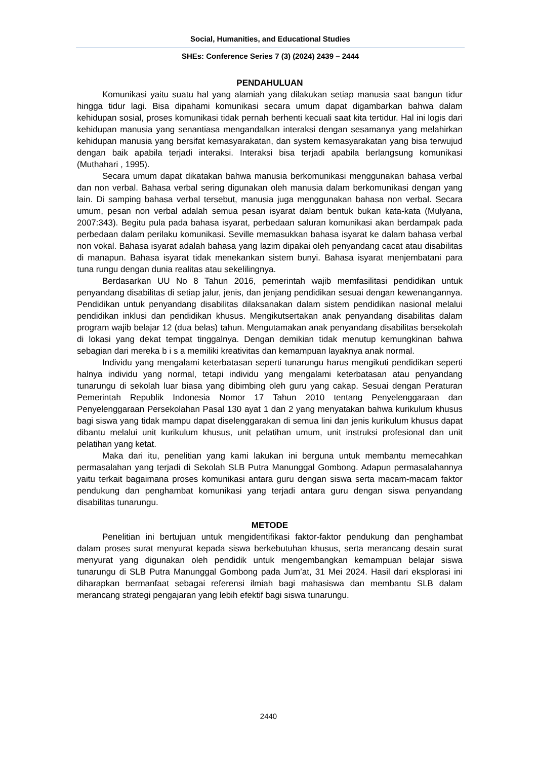Social, Humanities, and Educational Studies
SHEs: Conference Series 7 (3) (2024) 2439 – 2444
PENDAHULUAN
Komunikasi yaitu suatu hal yang alamiah yang dilakukan setiap manusia saat bangun tidur hingga tidur lagi. Bisa dipahami komunikasi secara umum dapat digambarkan bahwa dalam kehidupan sosial, proses komunikasi tidak pernah berhenti kecuali saat kita tertidur. Hal ini logis dari kehidupan manusia yang senantiasa mengandalkan interaksi dengan sesamanya yang melahirkan kehidupan manusia yang bersifat kemasyarakatan, dan system kemasyarakatan yang bisa terwujud dengan baik apabila terjadi interaksi. Interaksi bisa terjadi apabila berlangsung komunikasi (Muthahari , 1995).
Secara umum dapat dikatakan bahwa manusia berkomunikasi menggunakan bahasa verbal dan non verbal. Bahasa verbal sering digunakan oleh manusia dalam berkomunikasi dengan yang lain. Di samping bahasa verbal tersebut, manusia juga menggunakan bahasa non verbal. Secara umum, pesan non verbal adalah semua pesan isyarat dalam bentuk bukan kata-kata (Mulyana, 2007:343). Begitu pula pada bahasa isyarat, perbedaan saluran komunikasi akan berdampak pada perbedaan dalam perilaku komunikasi. Seville memasukkan bahasa isyarat ke dalam bahasa verbal non vokal. Bahasa isyarat adalah bahasa yang lazim dipakai oleh penyandang cacat atau disabilitas di manapun. Bahasa isyarat tidak menekankan sistem bunyi. Bahasa isyarat menjembatani para tuna rungu dengan dunia realitas atau sekelilingnya.
Berdasarkan UU No 8 Tahun 2016, pemerintah wajib memfasilitasi pendidikan untuk penyandang disabilitas di setiap jalur, jenis, dan jenjang pendidikan sesuai dengan kewenangannya. Pendidikan untuk penyandang disabilitas dilaksanakan dalam sistem pendidikan nasional melalui pendidikan inklusi dan pendidikan khusus. Mengikutsertakan anak penyandang disabilitas dalam program wajib belajar 12 (dua belas) tahun. Mengutamakan anak penyandang disabilitas bersekolah di lokasi yang dekat tempat tinggalnya. Dengan demikian tidak menutup kemungkinan bahwa sebagian dari mereka b i s a memiliki kreativitas dan kemampuan layaknya anak normal.
Individu yang mengalami keterbatasan seperti tunarungu harus mengikuti pendidikan seperti halnya individu yang normal, tetapi individu yang mengalami keterbatasan atau penyandang tunarungu di sekolah luar biasa yang dibimbing oleh guru yang cakap. Sesuai dengan Peraturan Pemerintah Republik Indonesia Nomor 17 Tahun 2010 tentang Penyelenggaraan dan Penyelenggaraan Persekolahan Pasal 130 ayat 1 dan 2 yang menyatakan bahwa kurikulum khusus bagi siswa yang tidak mampu dapat diselenggarakan di semua lini dan jenis kurikulum khusus dapat dibantu melalui unit kurikulum khusus, unit pelatihan umum, unit instruksi profesional dan unit pelatihan yang ketat.
Maka dari itu, penelitian yang kami lakukan ini berguna untuk membantu memecahkan permasalahan yang terjadi di Sekolah SLB Putra Manunggal Gombong. Adapun permasalahannya yaitu terkait bagaimana proses komunikasi antara guru dengan siswa serta macam-macam faktor pendukung dan penghambat komunikasi yang terjadi antara guru dengan siswa penyandang disabilitas tunarungu.
METODE
Penelitian ini bertujuan untuk mengidentifikasi faktor-faktor pendukung dan penghambat dalam proses surat menyurat kepada siswa berkebutuhan khusus, serta merancang desain surat menyurat yang digunakan oleh pendidik untuk mengembangkan kemampuan belajar siswa tunarungu di SLB Putra Manunggal Gombong pada Jum’at, 31 Mei 2024. Hasil dari eksplorasi ini diharapkan bermanfaat sebagai referensi ilmiah bagi mahasiswa dan membantu SLB dalam merancang strategi pengajaran yang lebih efektif bagi siswa tunarungu.
2440